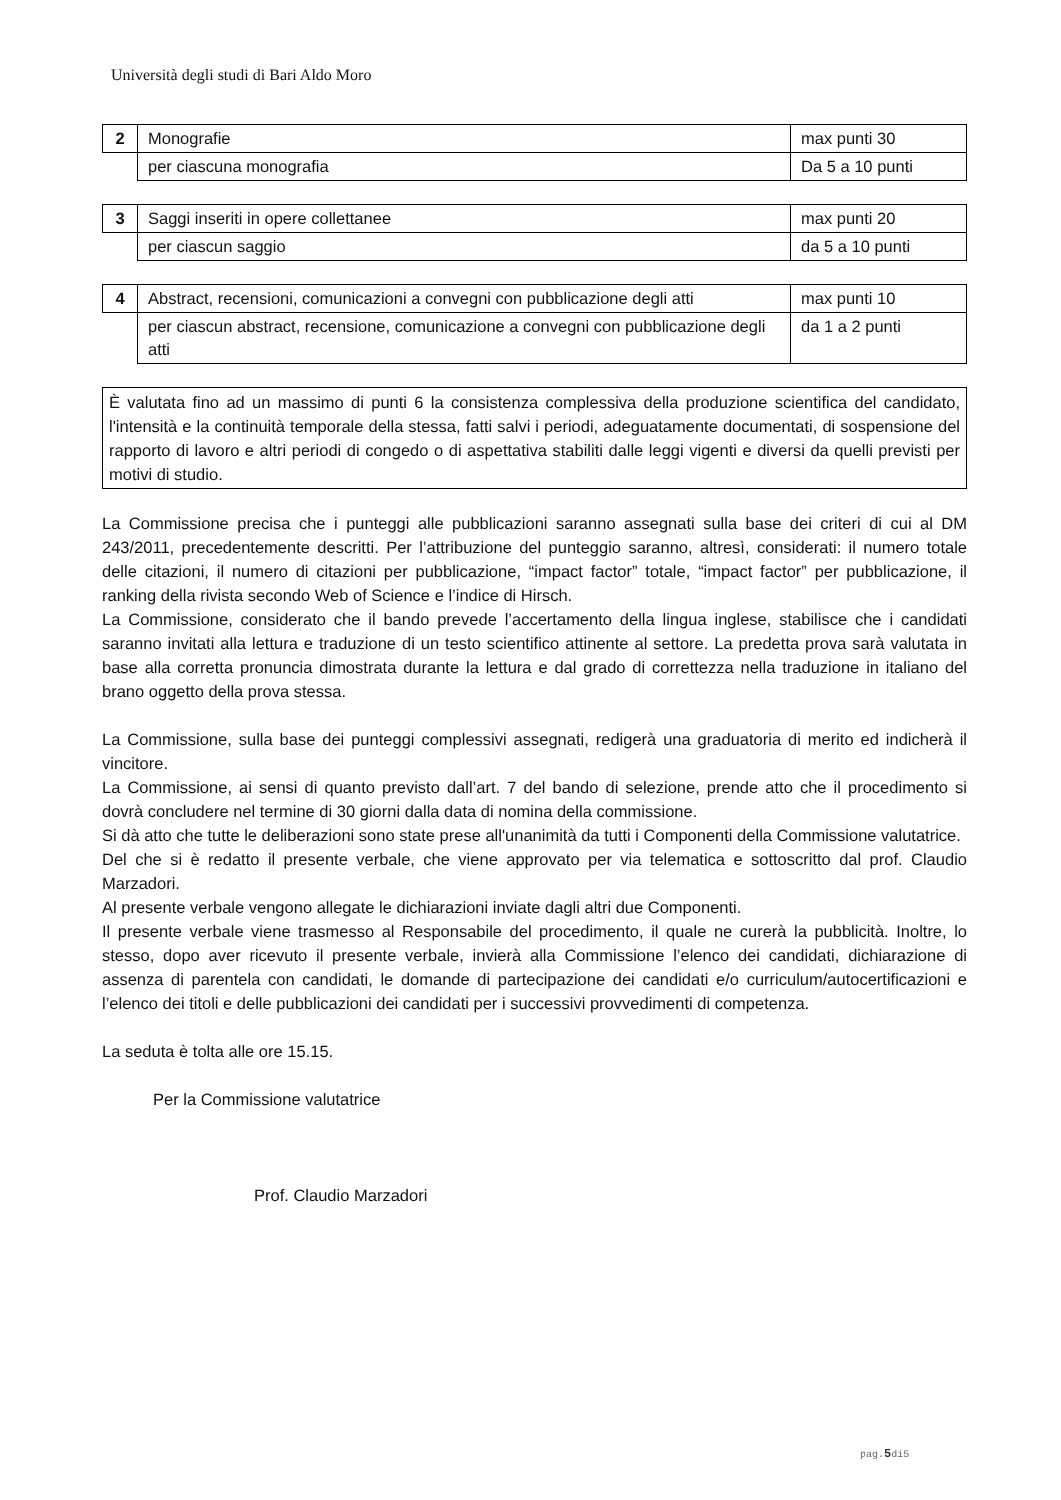Università degli studi di Bari Aldo Moro
| 2 | Monografie | max punti 30 |
| | per ciascuna monografia | Da 5 a 10 punti |
| 3 | Saggi inseriti in opere collettanee | max punti 20 |
| | per ciascun saggio | da 5 a 10 punti |
| 4 | Abstract, recensioni, comunicazioni a convegni con pubblicazione degli atti | max punti 10 |
| | per ciascun abstract, recensione, comunicazione a convegni con pubblicazione degli atti | da 1 a 2 punti |
È valutata fino ad un massimo di punti 6 la consistenza complessiva della produzione scientifica del candidato, l'intensità e la continuità temporale della stessa, fatti salvi i periodi, adeguatamente documentati, di sospensione del rapporto di lavoro e altri periodi di congedo o di aspettativa stabiliti dalle leggi vigenti e diversi da quelli previsti per motivi di studio.
La Commissione precisa che i punteggi alle pubblicazioni saranno assegnati sulla base dei criteri di cui al DM 243/2011, precedentemente descritti. Per l’attribuzione del punteggio saranno, altresì, considerati: il numero totale delle citazioni, il numero di citazioni per pubblicazione, “impact factor” totale, “impact factor” per pubblicazione, il ranking della rivista secondo Web of Science e l’indice di Hirsch.
La Commissione, considerato che il bando prevede l’accertamento della lingua inglese, stabilisce che i candidati saranno invitati alla lettura e traduzione di un testo scientifico attinente al settore. La predetta prova sarà valutata in base alla corretta pronuncia dimostrata durante la lettura e dal grado di correttezza nella traduzione in italiano del brano oggetto della prova stessa.
La Commissione, sulla base dei punteggi complessivi assegnati, redigerà una graduatoria di merito ed indicherà il vincitore.
La Commissione, ai sensi di quanto previsto dall’art. 7 del bando di selezione, prende atto che il procedimento si dovrà concludere nel termine di 30 giorni dalla data di nomina della commissione.
Si dà atto che tutte le deliberazioni sono state prese all'unanimità da tutti i Componenti della Commissione valutatrice.
Del che si è redatto il presente verbale, che viene approvato per via telematica e sottoscritto dal prof. Claudio Marzadori.
Al presente verbale vengono allegate le dichiarazioni inviate dagli altri due Componenti.
Il presente verbale viene trasmesso al Responsabile del procedimento, il quale ne curerà la pubblicità. Inoltre, lo stesso, dopo aver ricevuto il presente verbale, invierà alla Commissione l’elenco dei candidati, dichiarazione di assenza di parentela con candidati, le domande di partecipazione dei candidati e/o curriculum/autocertificazioni e l’elenco dei titoli e delle pubblicazioni dei candidati per i successivi provvedimenti di competenza.
La seduta è tolta alle ore 15.15.
Per la Commissione valutatrice
Prof. Claudio Marzadori
pag.5di5